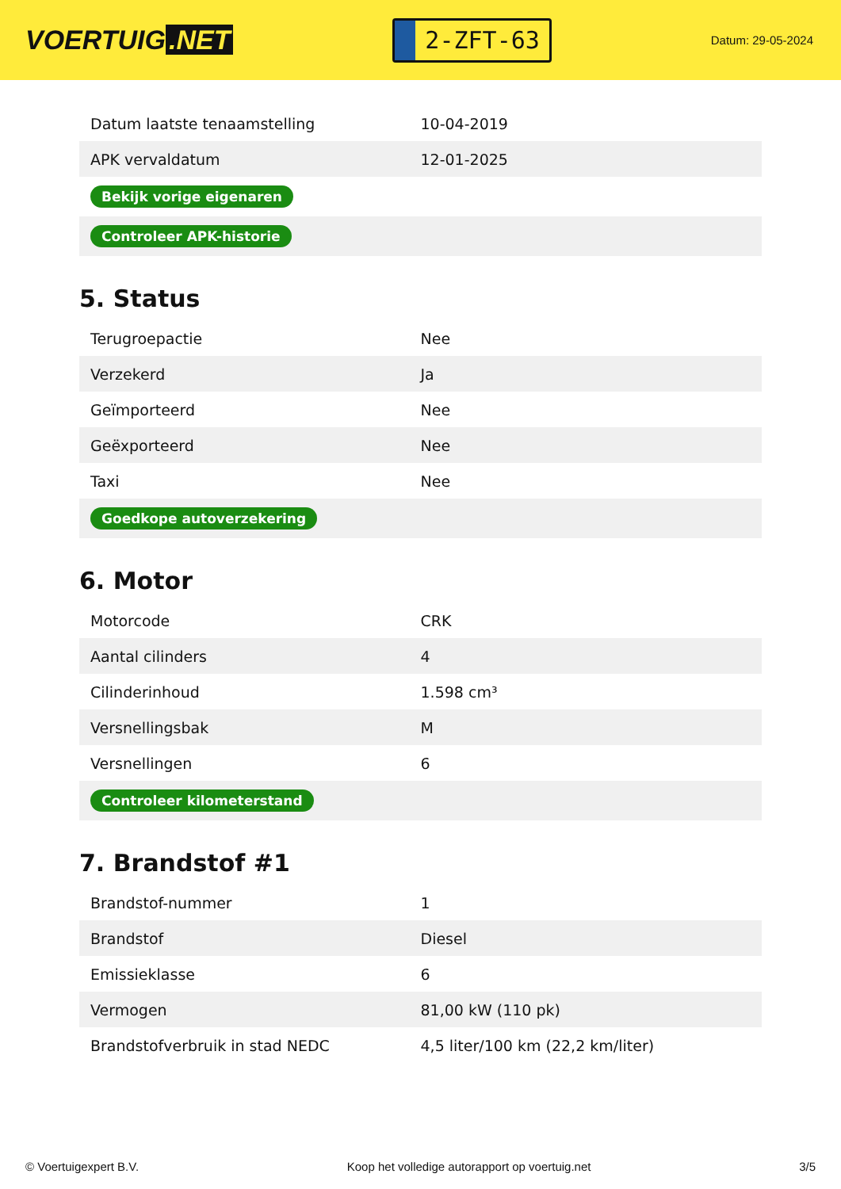VOERTUIG.NET
2-ZFT-63
Datum: 29-05-2024
| Datum laatste tenaamstelling | 10-04-2019 |
| APK vervaldatum | 12-01-2025 |
| Bekijk vorige eigenaren | |
| Controleer APK-historie | |
5. Status
| Terugroepactie | Nee |
| Verzekerd | Ja |
| Geïmporteerd | Nee |
| Geëxporteerd | Nee |
| Taxi | Nee |
| Goedkope autoverzekering | |
6. Motor
| Motorcode | CRK |
| Aantal cilinders | 4 |
| Cilinderinhoud | 1.598 cm³ |
| Versnellingsbak | M |
| Versnellingen | 6 |
| Controleer kilometerstand | |
7. Brandstof #1
| Brandstof-nummer | 1 |
| Brandstof | Diesel |
| Emissieklasse | 6 |
| Vermogen | 81,00 kW (110 pk) |
| Brandstofverbruik in stad NEDC | 4,5 liter/100 km (22,2 km/liter) |
© Voertuigexpert B.V. Koop het volledige autorapport op voertuig.net 3/5